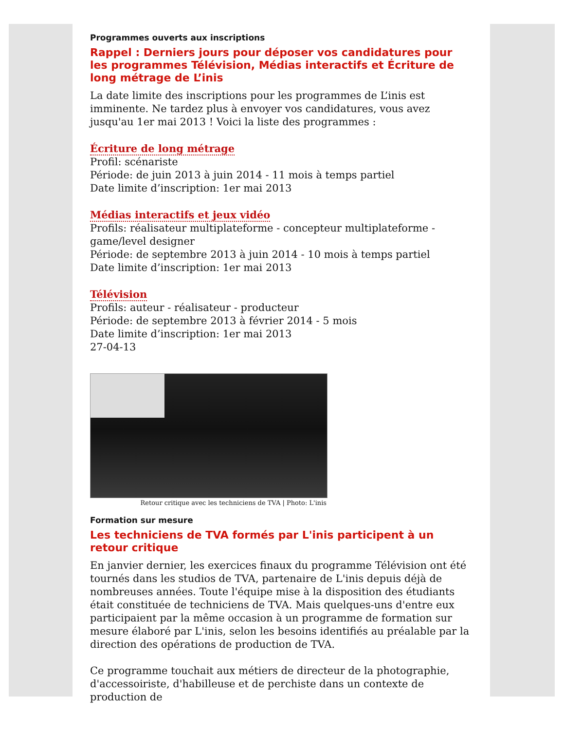Programmes ouverts aux inscriptions
Rappel : Derniers jours pour déposer vos candidatures pour les programmes Télévision, Médias interactifs et Écriture de long métrage de L’inis
La date limite des inscriptions pour les programmes de L’inis est imminente. Ne tardez plus à envoyer vos candidatures, vous avez jusqu'au 1er mai 2013 ! Voici la liste des programmes :
Écriture de long métrage
Profil: scénariste
Période: de juin 2013 à juin 2014 - 11 mois à temps partiel
Date limite d’inscription: 1er mai 2013
Médias interactifs et jeux vidéo
Profils: réalisateur multiplateforme - concepteur multiplateforme - game/level designer
Période: de septembre 2013 à juin 2014 - 10 mois à temps partiel
Date limite d’inscription: 1er mai 2013
Télévision
Profils: auteur - réalisateur - producteur
Période: de septembre 2013 à février 2014 - 5 mois
Date limite d’inscription: 1er mai 2013
27-04-13
Retour critique avec les techniciens de TVA | Photo: L'inis
Formation sur mesure
Les techniciens de TVA formés par L'inis participent à un retour critique
En janvier dernier, les exercices finaux du programme Télévision ont été tournés dans les studios de TVA, partenaire de L'inis depuis déjà de nombreuses années. Toute l'équipe mise à la disposition des étudiants était constituée de techniciens de TVA. Mais quelques-uns d'entre eux participaient par la même occasion à un programme de formation sur mesure élaboré par L'inis, selon les besoins identifiés au préalable par la direction des opérations de production de TVA.
Ce programme touchait aux métiers de directeur de la photographie, d'accessoiriste, d'habilleuse et de perchiste dans un contexte de production de